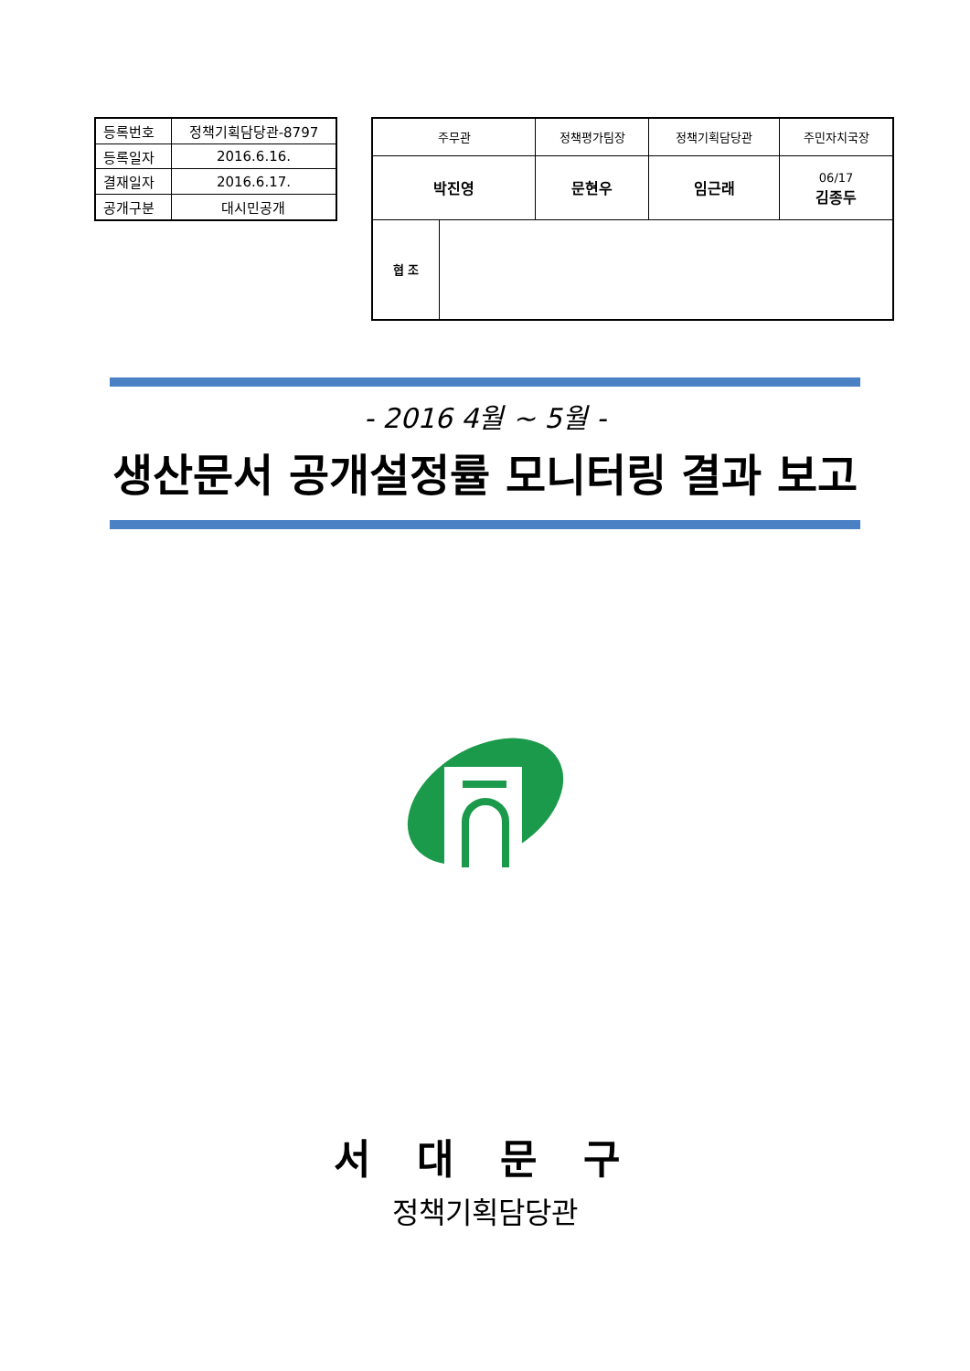| 등록번호 | 정책기획담당관-8797 |
| 등록일자 | 2016.6.16. |
| 결재일자 | 2016.6.17. |
| 공개구분 | 대시민공개 |
| 주무관 | | 정책평가팀장 | 정책기획담당관 | 주민자치국장 |
| 박진영 | | 문현우 | 임근래 | 06/17 김종두 |
| 협 조 | | | | |
- 2016 4월 ~ 5월 -
생산문서 공개설정률 모니터링 결과 보고
서 대 문 구
정책기획담당관